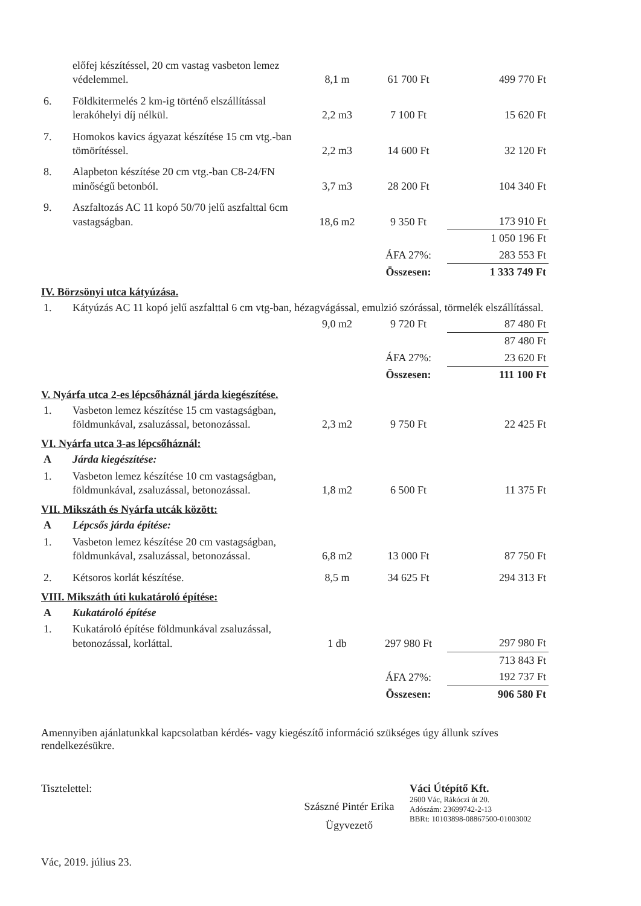| | előfej készítéssel, 20 cm vastag vasbeton lemez védelemmel. | 8,1 m | 61 700 Ft | 499 770 Ft |
| 6. | Földkitermelés 2 km-ig történő elszállítással lerakóhelyi díj nélkül. | 2,2 m3 | 7 100 Ft | 15 620 Ft |
| 7. | Homokos kavics ágyazat készítése 15 cm vtg.-ban tömörítéssel. | 2,2 m3 | 14 600 Ft | 32 120 Ft |
| 8. | Alapbeton készítése 20 cm vtg.-ban C8-24/FN minőségű betonból. | 3,7 m3 | 28 200 Ft | 104 340 Ft |
| 9. | Aszfaltozás AC 11 kopó 50/70 jelű aszfalttal 6cm vastagságban. | 18,6 m2 | 9 350 Ft | 173 910 Ft |
| | | | | 1 050 196 Ft |
| | | | ÁFA 27%: | 283 553 Ft |
| | | | Összesen: | 1 333 749 Ft |
IV. Börzsönyi utca kátyúzása.
| 1. | Kátyúzás AC 11 kopó jelű aszfalttal 6 cm vtg-ban, hézagvágással, emulzió szórással, törmelék elszállítással. | | | |
| | | 9,0 m2 | 9 720 Ft | 87 480 Ft |
| | | | | 87 480 Ft |
| | | | ÁFA 27%: | 23 620 Ft |
| | | | Összesen: | 111 100 Ft |
V. Nyárfa utca 2-es lépcsőháznál járda kiegészítése.
| 1. | Vasbeton lemez készítése 15 cm vastagságban, földmunkával, zsaluzással, betonozással. | 2,3 m2 | 9 750 Ft | 22 425 Ft |
VI. Nyárfa utca 3-as lépcsőháznál:
| A | Járda kiegészítése: | | | |
| 1. | Vasbeton lemez készítése 10 cm vastagságban, földmunkával, zsaluzással, betonozással. | 1,8 m2 | 6 500 Ft | 11 375 Ft |
VII. Mikszáth és Nyárfa utcák között:
| A | Lépcsős járda építése: | | | |
| 1. | Vasbeton lemez készítése 20 cm vastagságban, földmunkával, zsaluzással, betonozással. | 6,8 m2 | 13 000 Ft | 87 750 Ft |
| 2. | Kétsoros korlát készítése. | 8,5 m | 34 625 Ft | 294 313 Ft |
VIII. Mikszáth úti kukatároló építése:
| A | Kukatároló építése | | | |
| 1. | Kukatároló építése földmunkával zsaluzással, betonozással, korláttal. | 1 db | 297 980 Ft | 297 980 Ft |
| | | | | 713 843 Ft |
| | | | ÁFA 27%: | 192 737 Ft |
| | | | Összesen: | 906 580 Ft |
Amennyiben ajánlatunkkal kapcsolatban kérdés- vagy kiegészítő információ szükséges úgy állunk szíves rendelkezésükre.
Tisztelettel:
Szászné Pintér Erika
Ügyvezető
Váci Útépítő Kft.
2600 Vác, Rákóczi út 20.
Adószám: 23699742-2-13
BBRt: 10103898-08867500-01003002
Vác, 2019. július 23.